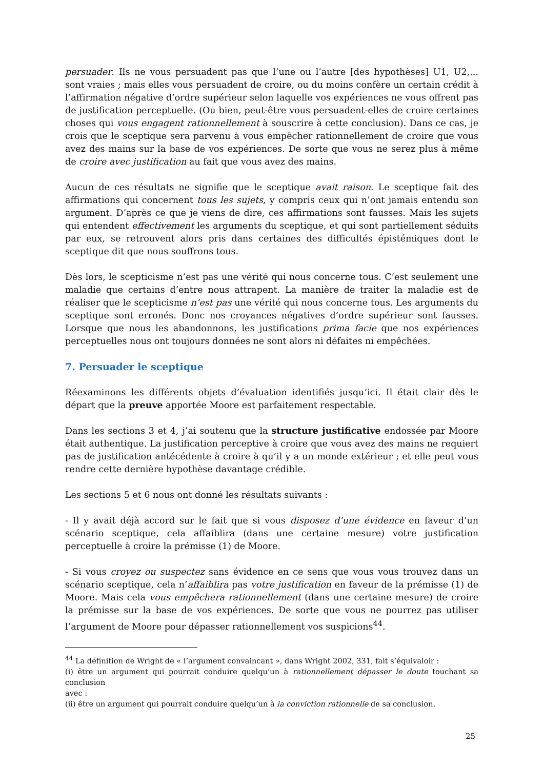persuader. Ils ne vous persuadent pas que l’une ou l’autre [des hypothèses] U1, U2,... sont vraies ; mais elles vous persuadent de croire, ou du moins confère un certain crédit à l’affirmation négative d’ordre supérieur selon laquelle vos expériences ne vous offrent pas de justification perceptuelle. (Ou bien, peut-être vous persuadent-elles de croire certaines choses qui vous engagent rationnellement à souscrire à cette conclusion). Dans ce cas, je crois que le sceptique sera parvenu à vous empêcher rationnellement de croire que vous avez des mains sur la base de vos expériences. De sorte que vous ne serez plus à même de croire avec justification au fait que vous avez des mains.
Aucun de ces résultats ne signifie que le sceptique avait raison. Le sceptique fait des affirmations qui concernent tous les sujets, y compris ceux qui n’ont jamais entendu son argument. D’après ce que je viens de dire, ces affirmations sont fausses. Mais les sujets qui entendent effectivement les arguments du sceptique, et qui sont partiellement séduits par eux, se retrouvent alors pris dans certaines des difficultés épistémiques dont le sceptique dit que nous souffrons tous.
Dès lors, le scepticisme n’est pas une vérité qui nous concerne tous. C’est seulement une maladie que certains d’entre nous attrapent. La manière de traiter la maladie est de réaliser que le scepticisme n’est pas une vérité qui nous concerne tous. Les arguments du sceptique sont erronés. Donc nos croyances négatives d’ordre supérieur sont fausses. Lorsque que nous les abandonnons, les justifications prima facie que nos expériences perceptuelles nous ont toujours données ne sont alors ni défaites ni empêchées.
7. Persuader le sceptique
Réexaminons les différents objets d’évaluation identifiés jusqu’ici. Il était clair dès le départ que la preuve apportée Moore est parfaitement respectable.
Dans les sections 3 et 4, j’ai soutenu que la structure justificative endossée par Moore était authentique. La justification perceptive à croire que vous avez des mains ne requiert pas de justification antécédente à croire à qu’il y a un monde extérieur ; et elle peut vous rendre cette dernière hypothèse davantage crédible.
Les sections 5 et 6 nous ont donné les résultats suivants :
- Il y avait déjà accord sur le fait que si vous disposez d’une évidence en faveur d’un scénario sceptique, cela affaiblira (dans une certaine mesure) votre justification perceptuelle à croire la prémisse (1) de Moore.
- Si vous croyez ou suspectez sans évidence en ce sens que vous vous trouvez dans un scénario sceptique, cela n’affaiblira pas votre justification en faveur de la prémisse (1) de Moore. Mais cela vous empêchera rationnellement (dans une certaine mesure) de croire la prémisse sur la base de vos expériences. De sorte que vous ne pourrez pas utiliser l’argument de Moore pour dépasser rationnellement vos suspicions<sup>44</sup>.
<sup>44</sup> La définition de Wright de « l’argument convaincant », dans Wright 2002, 331, fait s’équivaloir :
(i) être un argument qui pourrait conduire quelqu’un à rationnellement dépasser le doute touchant sa conclusion
avec :
(ii) être un argument qui pourrait conduire quelqu’un à la conviction rationnelle de sa conclusion.
25